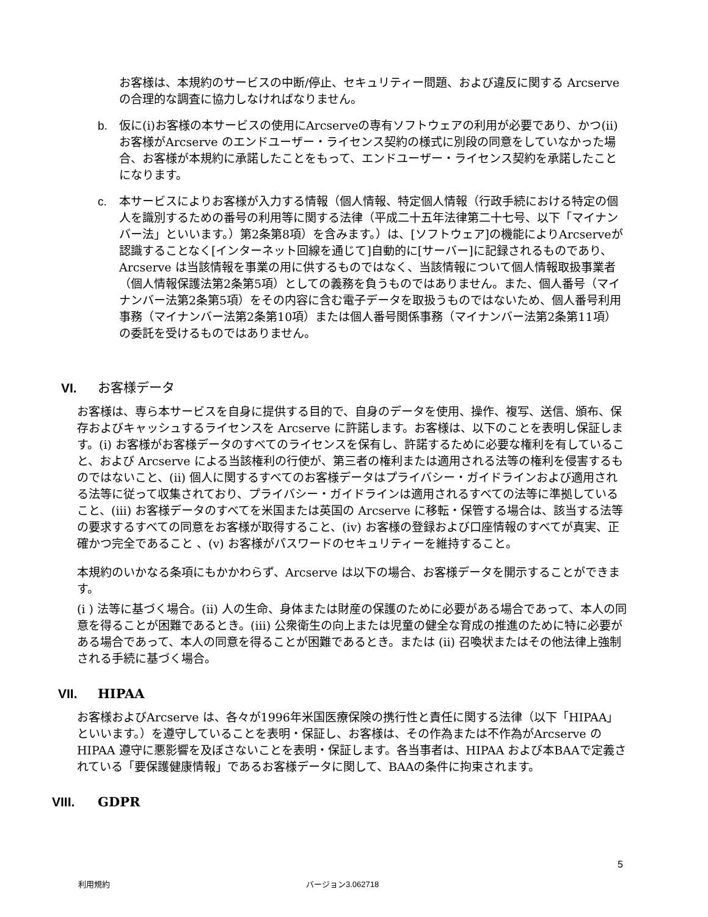お客様は、本規約のサービスの中断/停止、セキュリティー問題、および違反に関する Arcserve の合理的な調査に協力しなければなりません。
b. 仮に(i)お客様の本サービスの使用にArcserveの専有ソフトウェアの利用が必要であり、かつ(ii)お客様がArcserve のエンドユーザー・ライセンス契約の様式に別段の同意をしていなかった場合、お客様が本規約に承諾したことをもって、エンドユーザー・ライセンス契約を承諾したことになります。
c. 本サービスによりお客様が入力する情報（個人情報、特定個人情報（行政手続における特定の個人を識別するための番号の利用等に関する法律（平成二十五年法律第二十七号、以下「マイナンバー法」といいます。）第2条第8項）を含みます。）は、[ソフトウェア]の機能によりArcserveが認識することなく[インターネット回線を通じて]自動的に[サーバー]に記録されるものであり、Arcserve は当該情報を事業の用に供するものではなく、当該情報について個人情報取扱事業者（個人情報保護法第2条第5項）としての義務を負うものではありません。また、個人番号（マイナンバー法第2条第5項）をその内容に含む電子データを取扱うものではないため、個人番号利用事務（マイナンバー法第2条第10項）または個人番号関係事務（マイナンバー法第2条第11項）の委託を受けるものではありません。
VI. お客様データ
お客様は、専ら本サービスを自身に提供する目的で、自身のデータを使用、操作、複写、送信、頒布、保存およびキャッシュするライセンスを Arcserve に許諾します。お客様は、以下のことを表明し保証します。(i) お客様がお客様データのすべてのライセンスを保有し、許諾するために必要な権利を有していること、および Arcserve による当該権利の行使が、第三者の権利または適用される法等の権利を侵害するものではないこと、(ii) 個人に関するすべてのお客様データはプライバシー・ガイドラインおよび適用される法等に従って収集されており、プライバシー・ガイドラインは適用されるすべての法等に準拠していること、(iii) お客様データのすべてを米国または英国の Arcserve に移転・保管する場合は、該当する法等の要求するすべての同意をお客様が取得すること、(iv) お客様の登録および口座情報のすべてが真実、正確かつ完全であること 、(v) お客様がパスワードのセキュリティーを維持すること。
本規約のいかなる条項にもかかわらず、Arcserve は以下の場合、お客様データを開示することができます。
(i ) 法等に基づく場合。(ii) 人の生命、身体または財産の保護のために必要がある場合であって、本人の同意を得ることが困難であるとき。(iii) 公衆衛生の向上または児童の健全な育成の推進のために特に必要がある場合であって、本人の同意を得ることが困難であるとき。または (ii) 召喚状またはその他法律上強制される手続に基づく場合。
VII. HIPAA
お客様およびArcserve は、各々が1996年米国医療保険の携行性と責任に関する法律（以下「HIPAA」といいます。）を遵守していることを表明・保証し、お客様は、その作為または不作為がArcserve の HIPAA 遵守に悪影響を及ぼさないことを表明・保証します。各当事者は、HIPAA および本BAAで定義されている「要保護健康情報」であるお客様データに関して、BAAの条件に拘束されます。
VIII. GDPR
5
利用規約 バージョン3.062718